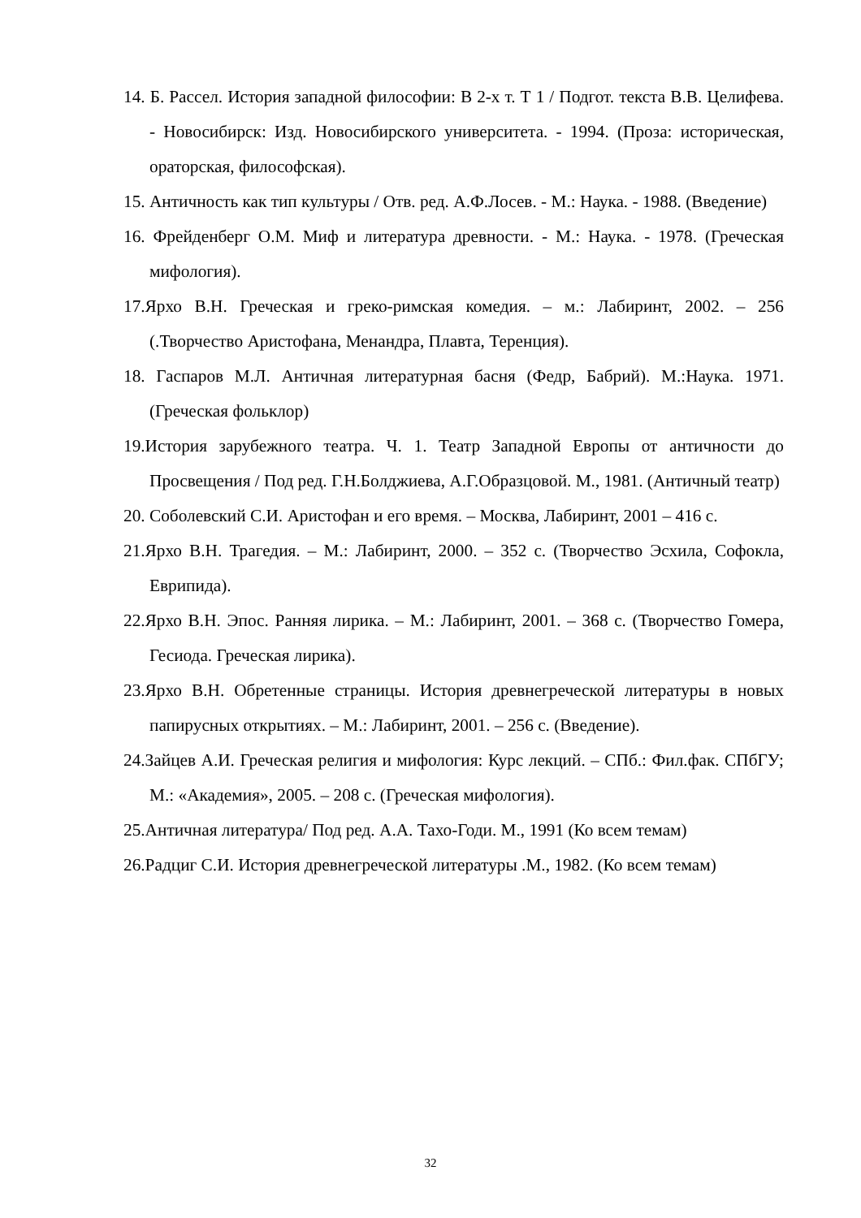14. Б. Рассел. История западной философии: В 2-х т. Т 1 / Подгот. текста В.В. Целифева. - Новосибирск: Изд. Новосибирского университета. - 1994. (Проза: историческая, ораторская, философская).
15. Античность как тип культуры / Отв. ред. А.Ф.Лосев. - М.: Наука. - 1988. (Введение)
16. Фрейденберг О.М. Миф и литература древности. - М.: Наука. - 1978. (Греческая мифология).
17.Ярхо В.Н. Греческая и греко-римская комедия. – м.: Лабиринт, 2002. – 256 (.Творчество Аристофана, Менандра, Плавта, Теренция).
18. Гаспаров М.Л. Античная литературная басня (Федр, Бабрий). М.:Наука. 1971. (Греческая фольклор)
19.История зарубежного театра. Ч. 1. Театр Западной Европы от античности до Просвещения / Под ред. Г.Н.Болджиева, А.Г.Образцовой. М., 1981. (Античный театр)
20. Соболевский С.И. Аристофан и его время. – Москва, Лабиринт, 2001 – 416 с.
21.Ярхо В.Н. Трагедия. – М.: Лабиринт, 2000. – 352 с. (Творчество Эсхила, Софокла, Еврипида).
22.Ярхо В.Н. Эпос. Ранняя лирика. – М.: Лабиринт, 2001. – 368 с. (Творчество Гомера, Гесиода. Греческая лирика).
23.Ярхо В.Н. Обретенные страницы. История древнегреческой литературы в новых папирусных открытиях. – М.: Лабиринт, 2001. – 256 с. (Введение).
24.Зайцев А.И. Греческая религия и мифология: Курс лекций. – СПб.: Фил.фак. СПбГУ; М.: «Академия», 2005. – 208 с. (Греческая мифология).
25.Античная литература/ Под ред. А.А. Тахо-Годи. М., 1991 (Ко всем темам)
26.Радциг С.И. История древнегреческой литературы .М., 1982. (Ко всем темам)
32